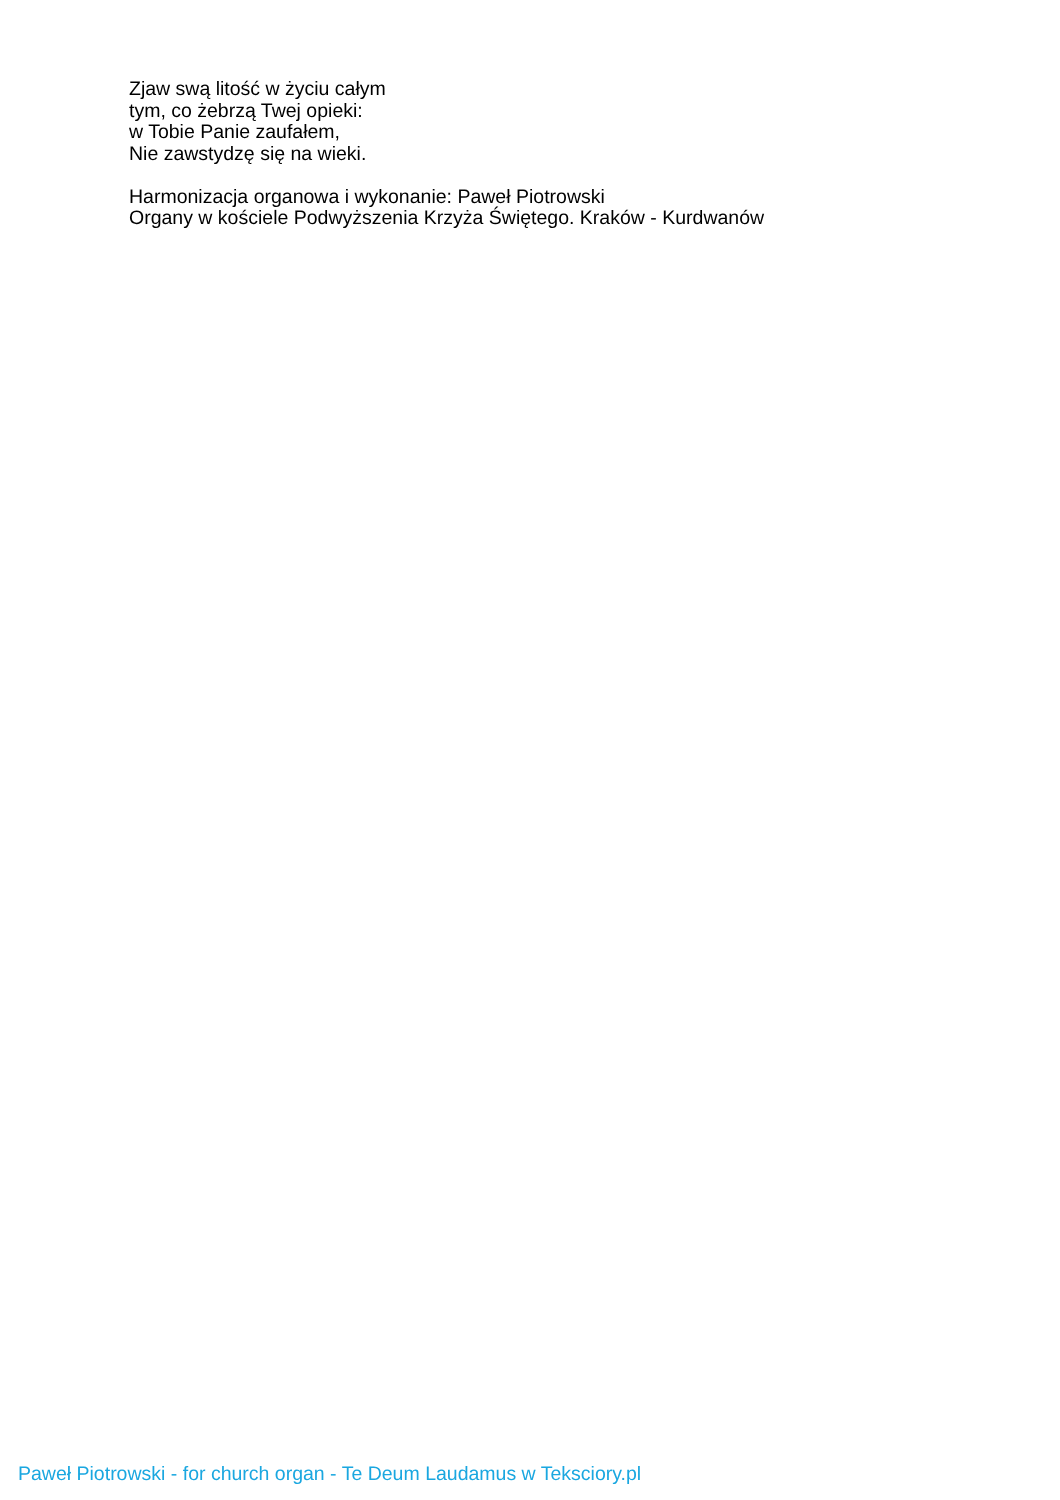Zjaw swą litość w życiu całym
tym, co żebrzą Twej opieki:
w Tobie Panie zaufałem,
Nie zawstydzę się na wieki.
Harmonizacja organowa i wykonanie: Paweł Piotrowski
Organy w kościele Podwyższenia Krzyża Świętego. Kraków - Kurdwanów
Paweł Piotrowski - for church organ - Te Deum Laudamus w Teksciory.pl